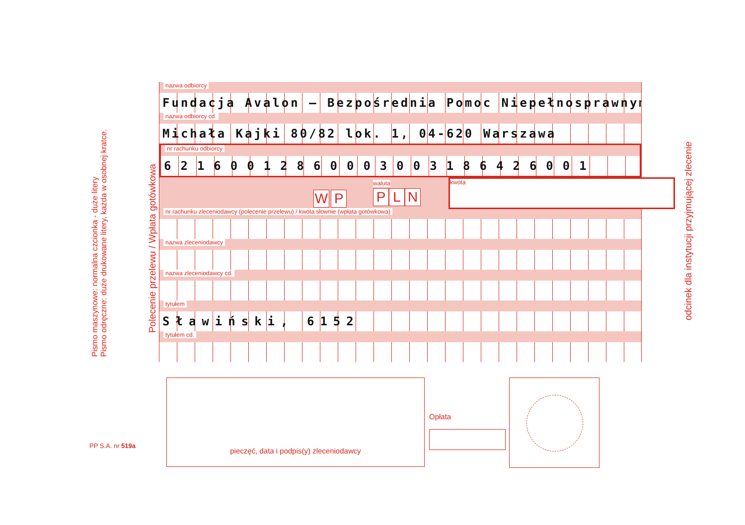Pismo maszynowe: normalna czcionka - duże litery
Pismo odręczne: duże drukowane litery, każda w osobnej kratce.
Polecenie przelewu / Wpłata gotówkowa
odcinek dla instytucji przyjmującej zlecenie
PP S.A. nr 519a
nazwa odbiorcy
Fundacja Avalon – Bezpośrednia Pomoc Niepełnosprawnym
nazwa odbiorcy cd.
Michała Kajki 80/82 lok. 1, 04-620 Warszawa
nr rachunku odbiorcy
62160012860003003186426001
W P
waluta
P L N
kwota
nr rachunku zleceniodawcy (polecenie przelewu) / kwota słownie (wpłata gotówkowa)
nazwa zleceniodawcy
nazwa zleceniodawcy cd.
tytułem
Sławiński, 6152
tytułem cd.
pieczęć, data i podpis(y) zleceniodawcy
Opłata